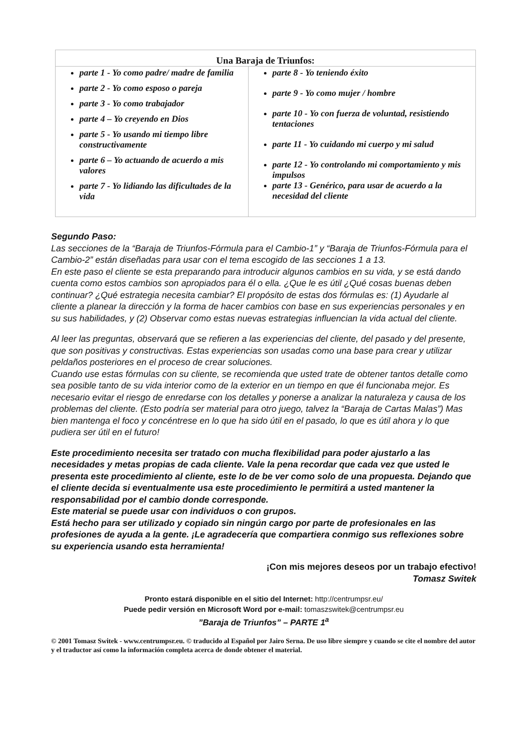| Una Baraja de Triunfos: | |
| --- | --- |
| parte 1 - Yo como padre/ madre de familia parte 2 - Yo como esposo o pareja parte 3 - Yo como trabajador parte 4 – Yo creyendo en Dios parte 5 - Yo usando mi tiempo libre constructivamente parte 6 – Yo actuando de acuerdo a mis valores parte 7 - Yo lidiando las dificultades de la vida | parte 8 - Yo teniendo éxito parte 9 - Yo como mujer / hombre parte 10 - Yo con fuerza de voluntad, resistiendo tentaciones parte 11 - Yo cuidando mi cuerpo y mi salud parte 12 - Yo controlando mi comportamiento y mis impulsos parte 13 - Genérico, para usar de acuerdo a la necesidad del cliente |
Segundo Paso:
Las secciones de la “Baraja de Triunfos-Fórmula para el Cambio-1” y “Baraja de Triunfos-Fórmula para el Cambio-2” están diseñadas para usar con el tema escogido de las secciones 1 a 13.
En este paso el cliente se esta preparando para introducir algunos cambios en su vida, y se está dando cuenta como estos cambios son apropiados para él o ella. ¿Que le es útil ¿Qué cosas buenas deben continuar? ¿Qué estrategia necesita cambiar? El propósito de estas dos fórmulas es: (1) Ayudarle al cliente a planear la dirección y la forma de hacer cambios con base en sus experiencias personales y en su sus habilidades, y (2) Observar como estas nuevas estrategias influencian la vida actual del cliente.
Al leer las preguntas, observará que se refieren a las experiencias del cliente, del pasado y del presente, que son positivas y constructivas. Estas experiencias son usadas como una base para crear y utilizar peldaños posteriores en el proceso de crear soluciones.
Cuando use estas fórmulas con su cliente, se recomienda que usted trate de obtener tantos detalle como sea posible tanto de su vida interior como de la exterior en un tiempo en que él funcionaba mejor. Es necesario evitar el riesgo de enredarse con los detalles y ponerse a analizar la naturaleza y causa de los problemas del cliente. (Esto podría ser material para otro juego, talvez la “Baraja de Cartas Malas”) Mas bien mantenga el foco y concéntrese en lo que ha sido útil en el pasado, lo que es útil ahora y lo que pudiera ser útil en el futuro!
Este procedimiento necesita ser tratado con mucha flexibilidad para poder ajustarlo a las necesidades y metas propias de cada cliente. Vale la pena recordar que cada vez que usted le presenta este procedimiento al cliente, este lo de be ver como solo de una propuesta. Dejando que el cliente decida si eventualmente usa este procedimiento le permitirá a usted mantener la responsabilidad por el cambio donde corresponde.
Este material se puede usar con individuos o con grupos.
Está hecho para ser utilizado y copiado sin ningún cargo por parte de profesionales en las profesiones de ayuda a la gente. ¡Le agradecería que compartiera conmigo sus reflexiones sobre su experiencia usando esta herramienta!
¡Con mis mejores deseos por un trabajo efectivo!
Tomasz Switek
Pronto estará disponible en el sitio del Internet: http://centrumpsr.eu/
Puede pedir versión en Microsoft Word por e-mail: tomaszswitek@centrumpsr.eu
”Baraja de Triunfos” – PARTE 1<sup>a</sup>
© 2001 Tomasz Switek - www.centrumpsr.eu. © traducido al Español por Jairo Serna. De uso libre siempre y cuando se cite el nombre del autor y el traductor así como la información completa acerca de donde obtener el material.